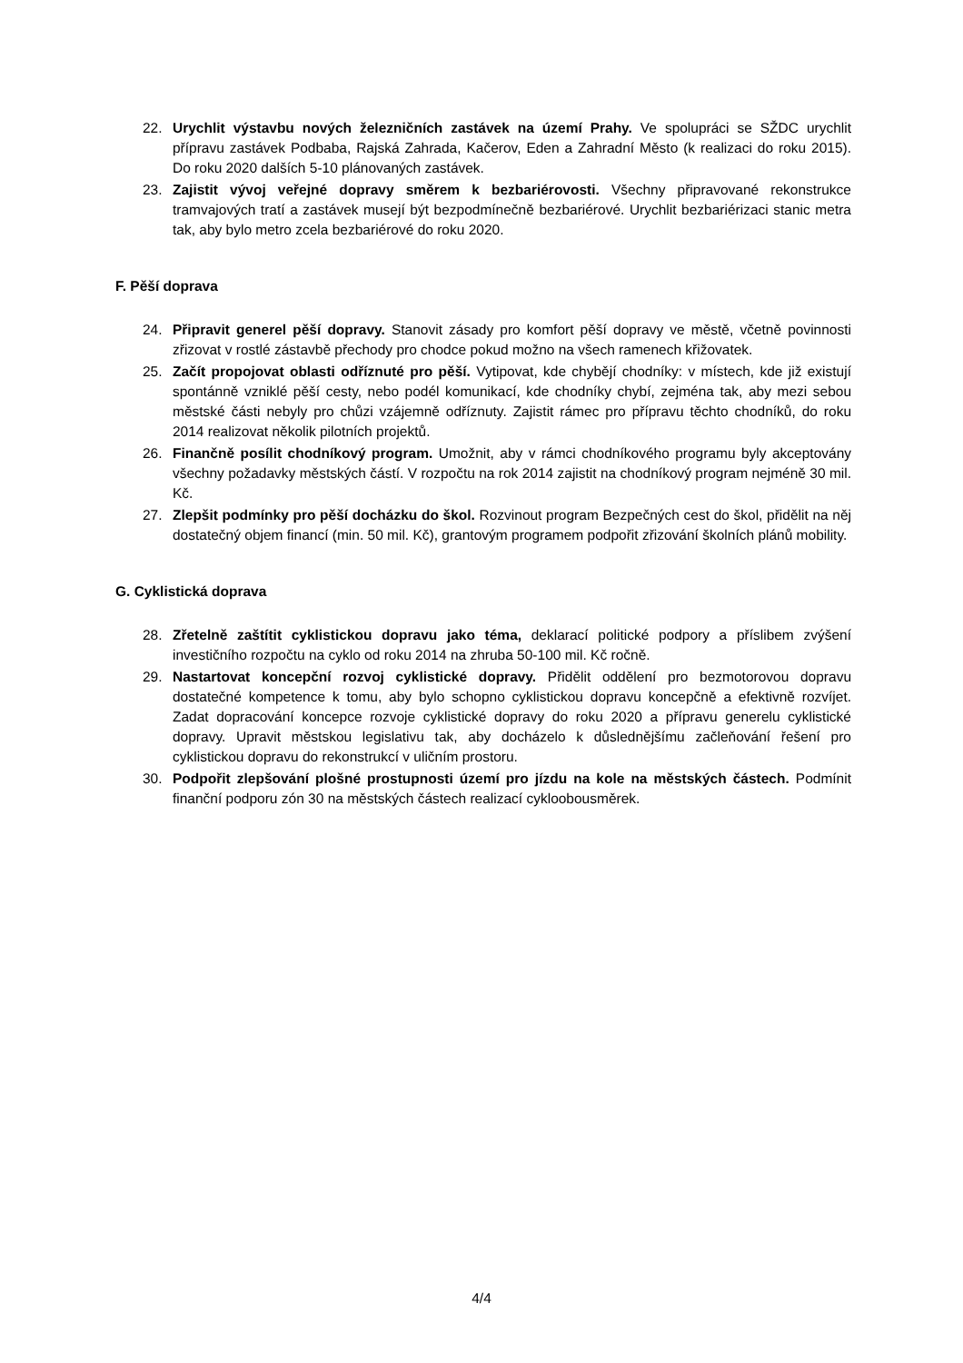22. Urychlit výstavbu nových železničních zastávek na území Prahy. Ve spolupráci se SŽDC urychlit přípravu zastávek Podbaba, Rajská Zahrada, Kačerov, Eden a Zahradní Město (k realizaci do roku 2015). Do roku 2020 dalších 5-10 plánovaných zastávek.
23. Zajistit vývoj veřejné dopravy směrem k bezbariérovosti. Všechny připravované rekonstrukce tramvajových tratí a zastávek musejí být bezpodmínečně bezbariérové. Urychlit bezbariérizaci stanic metra tak, aby bylo metro zcela bezbariérové do roku 2020.
F. Pěší doprava
24. Připravit generel pěší dopravy. Stanovit zásady pro komfort pěší dopravy ve městě, včetně povinnosti zřizovat v rostlé zástavbě přechody pro chodce pokud možno na všech ramenech křižovatek.
25. Začít propojovat oblasti odříznuté pro pěší. Vytipovat, kde chybějí chodníky: v místech, kde již existují spontánně vzniklé pěší cesty, nebo podél komunikací, kde chodníky chybí, zejména tak, aby mezi sebou městské části nebyly pro chůzi vzájemně odříznuty. Zajistit rámec pro přípravu těchto chodníků, do roku 2014 realizovat několik pilotních projektů.
26. Finančně posílit chodníkový program. Umožnit, aby v rámci chodníkového programu byly akceptovány všechny požadavky městských částí. V rozpočtu na rok 2014 zajistit na chodníkový program nejméně 30 mil. Kč.
27. Zlepšit podmínky pro pěší docházku do škol. Rozvinout program Bezpečných cest do škol, přidělit na něj dostatečný objem financí (min. 50 mil. Kč), grantovým programem podpořit zřizování školních plánů mobility.
G. Cyklistická doprava
28. Zřetelně zaštítit cyklistickou dopravu jako téma, deklarací politické podpory a příslibem zvýšení investičního rozpočtu na cyklo od roku 2014 na zhruba 50-100 mil. Kč ročně.
29. Nastartovat koncepční rozvoj cyklistické dopravy. Přidělit oddělení pro bezmotorovou dopravu dostatečné kompetence k tomu, aby bylo schopno cyklistickou dopravu koncepčně a efektivně rozvíjet. Zadat dopracování koncepce rozvoje cyklistické dopravy do roku 2020 a přípravu generelu cyklistické dopravy. Upravit městskou legislativu tak, aby docházelo k důslednějšímu začleňování řešení pro cyklistickou dopravu do rekonstrukcí v uličním prostoru.
30. Podpořit zlepšování plošné prostupnosti území pro jízdu na kole na městských částech. Podmínit finanční podporu zón 30 na městských částech realizací cykloobousměrek.
4/4